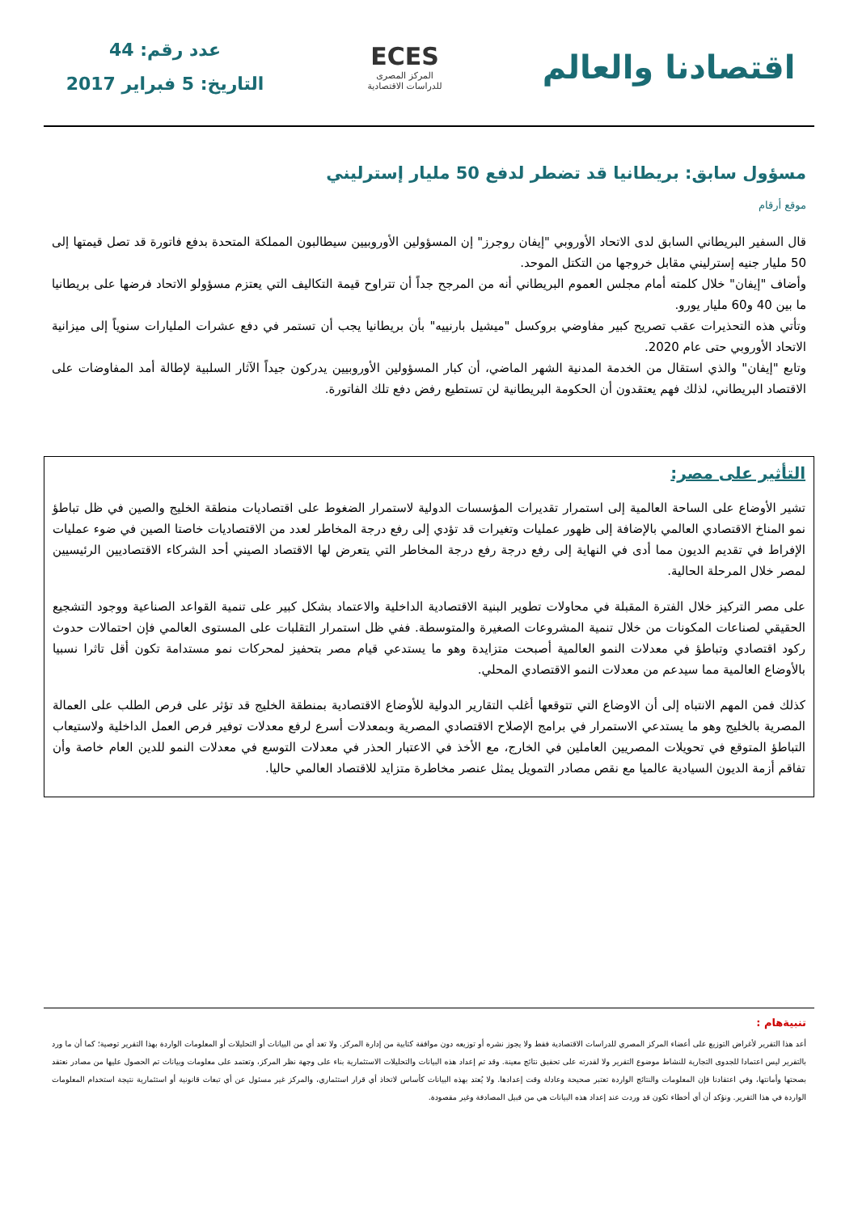اقتصادنا والعالم
ECES
المركز المصرى
للدراسات الاقتصادية
عدد رقم: 44
التاريخ: 5 فبراير 2017
مسؤول سابق: بريطانيا قد تضطر لدفع 50 مليار إسترليني
موقع أرقام
قال السفير البريطاني السابق لدى الاتحاد الأوروبي "إيفان روجرز" إن المسؤولين الأوروبيين سيطالبون المملكة المتحدة بدفع فاتورة قد تصل قيمتها إلى 50 مليار جنيه إسترليني مقابل خروجها من التكتل الموحد.
وأضاف "إيفان" خلال كلمته أمام مجلس العموم البريطاني أنه من المرجح جداً أن تتراوح قيمة التكاليف التي يعتزم مسؤولو الاتحاد فرضها على بريطانيا ما بين 40 و60 مليار يورو.
وتأتي هذه التحذيرات عقب تصريح كبير مفاوضي بروكسل "ميشيل بارنييه" بأن بريطانيا يجب أن تستمر في دفع عشرات المليارات سنوياً إلى ميزانية الاتحاد الأوروبي حتى عام 2020.
وتابع "إيفان" والذي استقال من الخدمة المدنية الشهر الماضي، أن كبار المسؤولين الأوروبيين يدركون جيداً الآثار السلبية لإطالة أمد المفاوضات على الاقتصاد البريطاني، لذلك فهم يعتقدون أن الحكومة البريطانية لن تستطيع رفض دفع تلك الفاتورة.
التأثير على مصر:
تشير الأوضاع على الساحة العالمية إلى استمرار تقديرات المؤسسات الدولية لاستمرار الضغوط على اقتصاديات منطقة الخليج والصين في ظل تباطؤ نمو المناخ الاقتصادي العالمي بالإضافة إلى ظهور عمليات وتغيرات قد تؤدي إلى رفع درجة المخاطر لعدد من الاقتصاديات خاصتا الصين في ضوء عمليات الإفراط في تقديم الديون مما أدى في النهاية إلى رفع درجة رفع درجة المخاطر التي يتعرض لها الاقتصاد الصيني أحد الشركاء الاقتصاديين الرئيسيين لمصر خلال المرحلة الحالية.
على مصر التركيز خلال الفترة المقبلة في محاولات تطوير البنية الاقتصادية الداخلية والاعتماد بشكل كبير على تنمية القواعد الصناعية ووجود التشجيع الحقيقي لصناعات المكونات من خلال تنمية المشروعات الصغيرة والمتوسطة. ففي ظل استمرار التقلبات على المستوى العالمي فإن احتمالات حدوث ركود اقتصادي وتباطؤ في معدلات النمو العالمية أصبحت متزايدة وهو ما يستدعي قيام مصر بتحفيز لمحركات نمو مستدامة تكون أقل تاثرا نسبيا بالأوضاع العالمية مما سيدعم من معدلات النمو الاقتصادي المحلي.
كذلك فمن المهم الانتباه إلى أن الاوضاع التي تتوقعها أغلب التقارير الدولية للأوضاع الاقتصادية بمنطقة الخليج قد تؤثر على فرص الطلب على العمالة المصرية بالخليج وهو ما يستدعي الاستمرار في برامج الإصلاح الاقتصادي المصرية وبمعدلات أسرع لرفع معدلات توفير فرص العمل الداخلية ولاستيعاب التباطؤ المتوقع في تحويلات المصريين العاملين في الخارج، مع الأخذ في الاعتبار الحذر في معدلات التوسع في معدلات النمو للدين العام خاصة وأن تفاقم أزمة الديون السيادية عالميا مع نقص مصادر التمويل يمثل عنصر مخاطرة متزايد للاقتصاد العالمي حاليا.
تنبيةهام :
أعد هذا التقرير لأغراض التوزيع على أعضاء المركز المصري للدراسات الاقتصادية فقط ولا يجوز نشره أو توزيعه دون موافقة كتابية من إدارة المركز. ولا تعد أي من البيانات أو التحليلات أو المعلومات الواردة بهذا التقرير توصية؛ كما أن ما ورد بالتقرير ليس اعتمادا للجدوى التجارية للنشاط موضوع التقرير ولا لقدرته على تحقيق نتائج معينة. وقد تم إعداد هذه البيانات والتحليلات الاستثمارية بناء على وجهة نظر المركز، وتعتمد على معلومات وبيانات تم الحصول عليها من مصادر نعتقد بصحتها وأمانتها، وفي اعتقادنا فإن المعلومات والنتائج الواردة تعتبر صحيحة وعادلة وقت إعدادها. ولا يُعتد بهذه البيانات كأساس لاتخاذ أي قرار استثماري، والمركز غير مسئول عن أي تبعات قانونية أو استثمارية نتيجة استخدام المعلومات الواردة في هذا التقرير. ونؤكد أن أي أخطاء تكون قد وردت عند إعداد هذه البيانات هي من قبيل المصادفة وغير مقصودة.